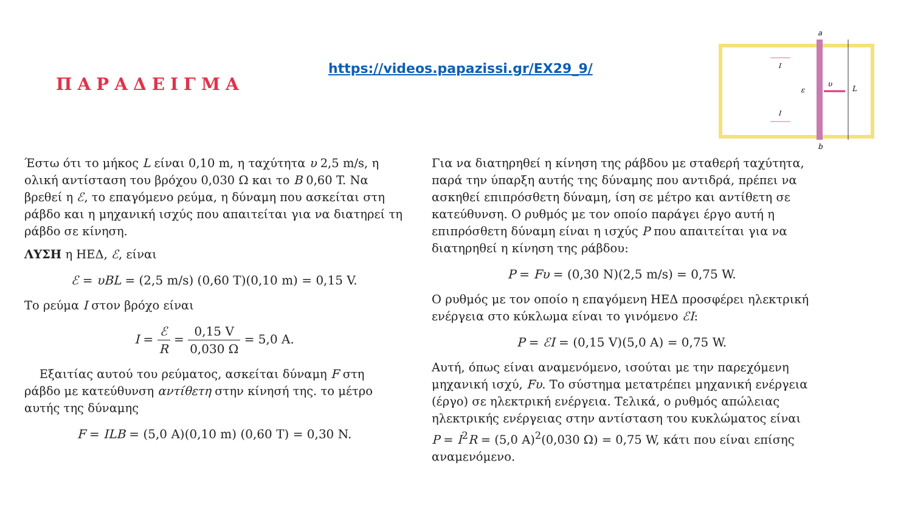ΠΑΡΑΔΕΙΓΜΑ
https://videos.papazissi.gr/EX29_9/
a
b
L
υ
ε
I
I
Έστω ότι το μήκος L είναι 0,10 m, η ταχύτητα υ 2,5 m/s, η ολική αντίσταση του βρόχου 0,030 Ω και το B 0,60 T. Να βρεθεί η ℰ, το επαγόμενο ρεύμα, η δύναμη που ασκείται στη ράβδο και η μηχανική ισχύς που απαιτείται για να διατηρεί τη ράβδο σε κίνηση.
ΛΥΣΗ η ΗΕΔ, ℰ, είναι
ℰ = υBL = (2,5 m/s) (0,60 T)(0,10 m) = 0,15 V.
Το ρεύμα I στον βρόχο είναι
I = ℰ R = 0,15 V 0,030 Ω = 5,0 A.
Εξαιτίας αυτού του ρεύματος, ασκείται δύναμη F στη ράβδο με κατεύθυνση αντίθετη στην κίνησή της. το μέτρο αυτής της δύναμης
F = ILB = (5,0 A)(0,10 m) (0,60 T) = 0,30 N.
Για να διατηρηθεί η κίνηση της ράβδου με σταθερή ταχύτητα, παρά την ύπαρξη αυτής της δύναμης που αντιδρά, πρέπει να ασκηθεί επιπρόσθετη δύναμη, ίση σε μέτρο και αντίθετη σε κατεύθυνση. Ο ρυθμός με τον οποίο παράγει έργο αυτή η επιπρόσθετη δύναμη είναι η ισχύς P που απαιτείται για να διατηρηθεί η κίνηση της ράβδου:
P = Fυ = (0,30 N)(2,5 m/s) = 0,75 W.
Ο ρυθμός με τον οποίο η επαγόμενη ΗΕΔ προσφέρει ηλεκτρική ενέργεια στο κύκλωμα είναι το γινόμενο ℰI:
P = ℰI = (0,15 V)(5,0 A) = 0,75 W.
Αυτή, όπως είναι αναμενόμενο, ισούται με την παρεχόμενη μηχανική ισχύ, Fυ. Το σύστημα μετατρέπει μηχανική ενέργεια (έργο) σε ηλεκτρική ενέργεια. Τελικά, ο ρυθμός απώλειας ηλεκτρικής ενέργειας στην αντίσταση του κυκλώματος είναι P = I<sup>2</sup>R = (5,0 A)<sup>2</sup>(0,030 Ω) = 0,75 W, κάτι που είναι επίσης αναμενόμενο.